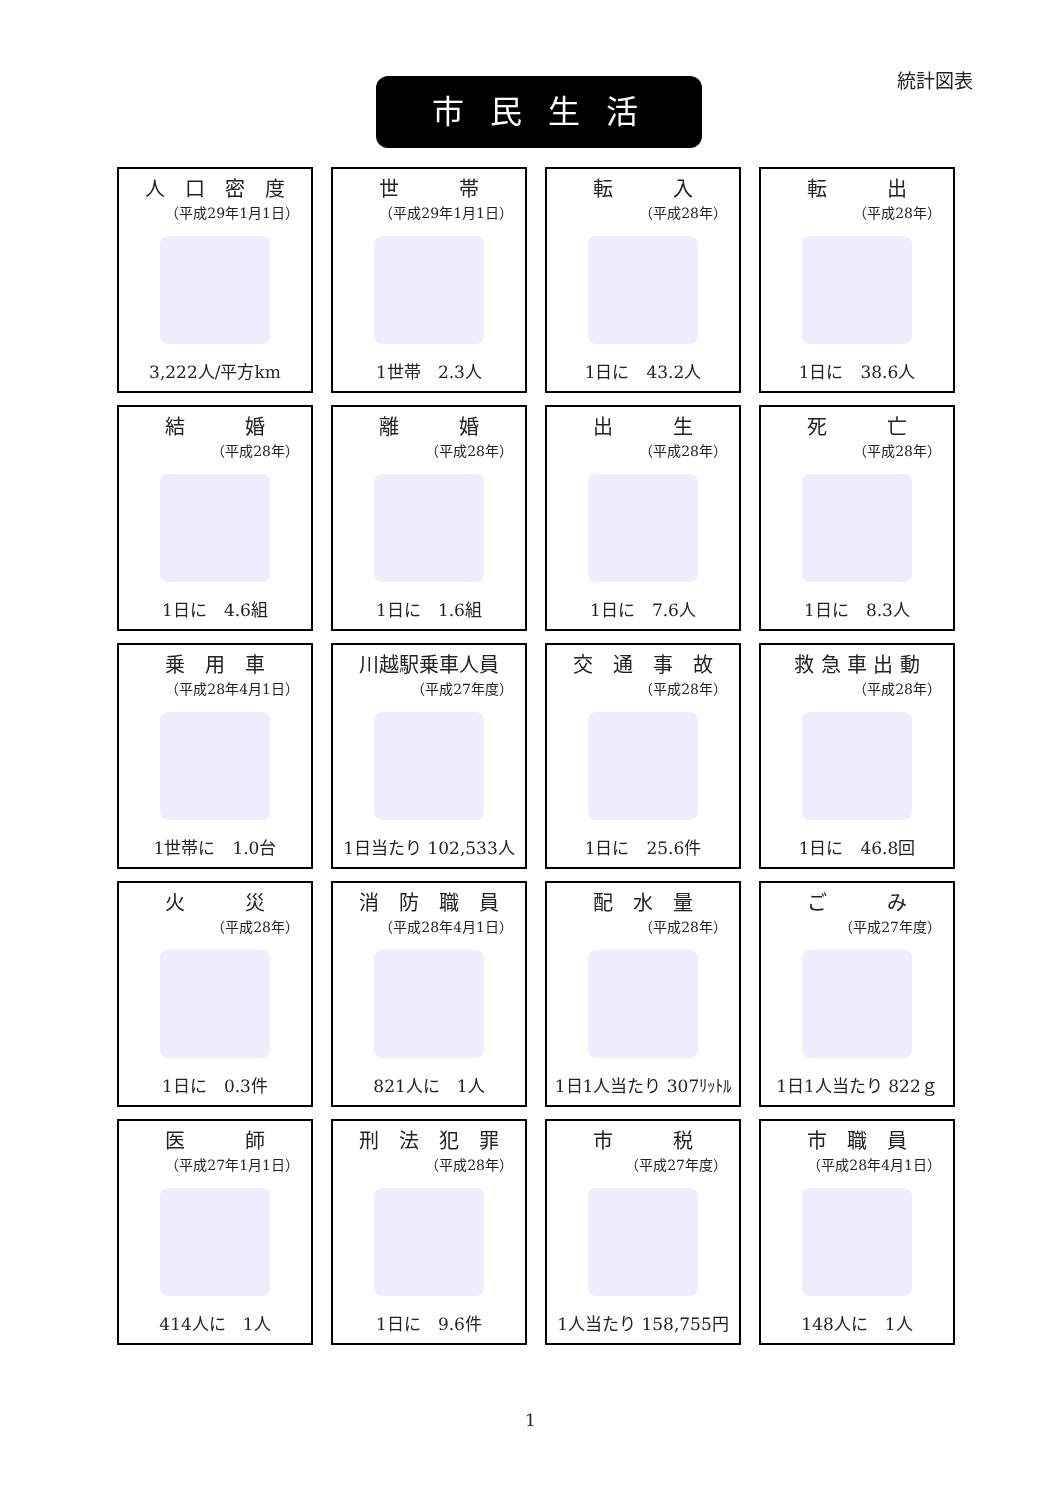統計図表 市 民 生 活
人　口　密　度
（平成29年1月1日）
3,222人/平方km
世　　　帯
（平成29年1月1日）
1世帯　2.3人
転　　　入
（平成28年）
1日に　43.2人
転　　　出
（平成28年）
1日に　38.6人
結　　　婚
（平成28年）
1日に　4.6組
離　　　婚
（平成28年）
1日に　1.6組
出　　　生
（平成28年）
1日に　7.6人
死　　　亡
（平成28年）
1日に　8.3人
乗　用　車
（平成28年4月1日）
1世帯に　1.0台
川越駅乗車人員
（平成27年度）
1日当たり 102,533人
交　通　事　故
（平成28年）
1日に　25.6件
救 急 車 出 動
（平成28年）
1日に　46.8回
火　　　災
（平成28年）
1日に　0.3件
消　防　職　員
（平成28年4月1日）
821人に　1人
配　水　量
（平成28年）
1日1人当たり 307ﾘｯﾄﾙ
ご　　　み
（平成27年度）
1日1人当たり 822ｇ
医　　　師
（平成27年1月1日）
414人に　1人
刑　法　犯　罪
（平成28年）
1日に　9.6件
市　　　税
（平成27年度）
1人当たり 158,755円
市　職　員
（平成28年4月1日）
148人に　1人
1